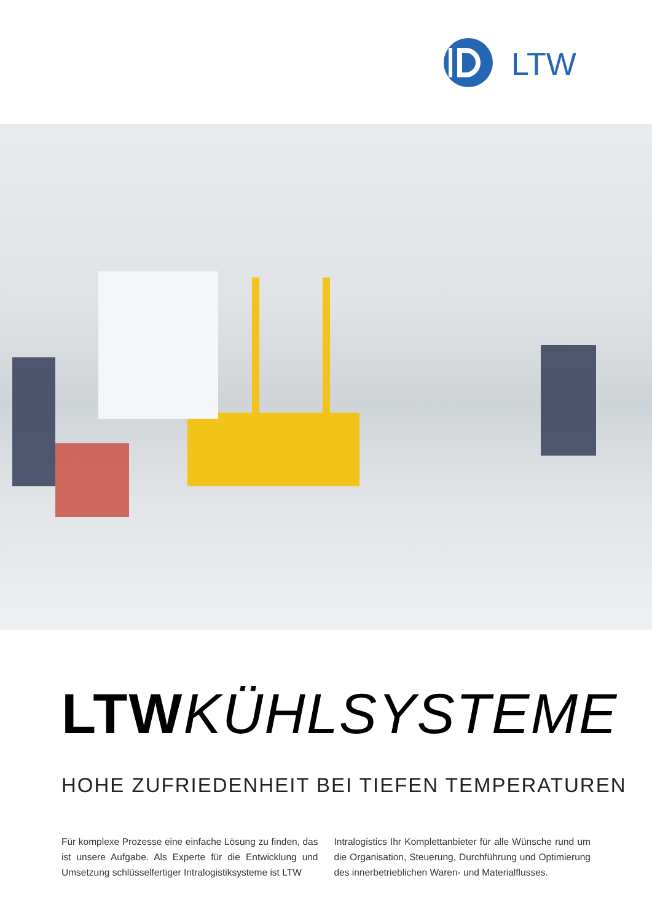LTW
LTW KÜHLSYSTEME
HOHE ZUFRIEDENHEIT BEI TIEFEN TEMPERATUREN
Für komplexe Prozesse eine einfache Lösung zu finden, das ist unsere Aufgabe. Als Experte für die Entwicklung und Umsetzung schlüsselfertiger Intralogistiksysteme ist LTW
Intralogistics Ihr Komplettanbieter für alle Wünsche rund um die Organisation, Steuerung, Durchführung und Optimierung des innerbetrieblichen Waren- und Materialflusses.